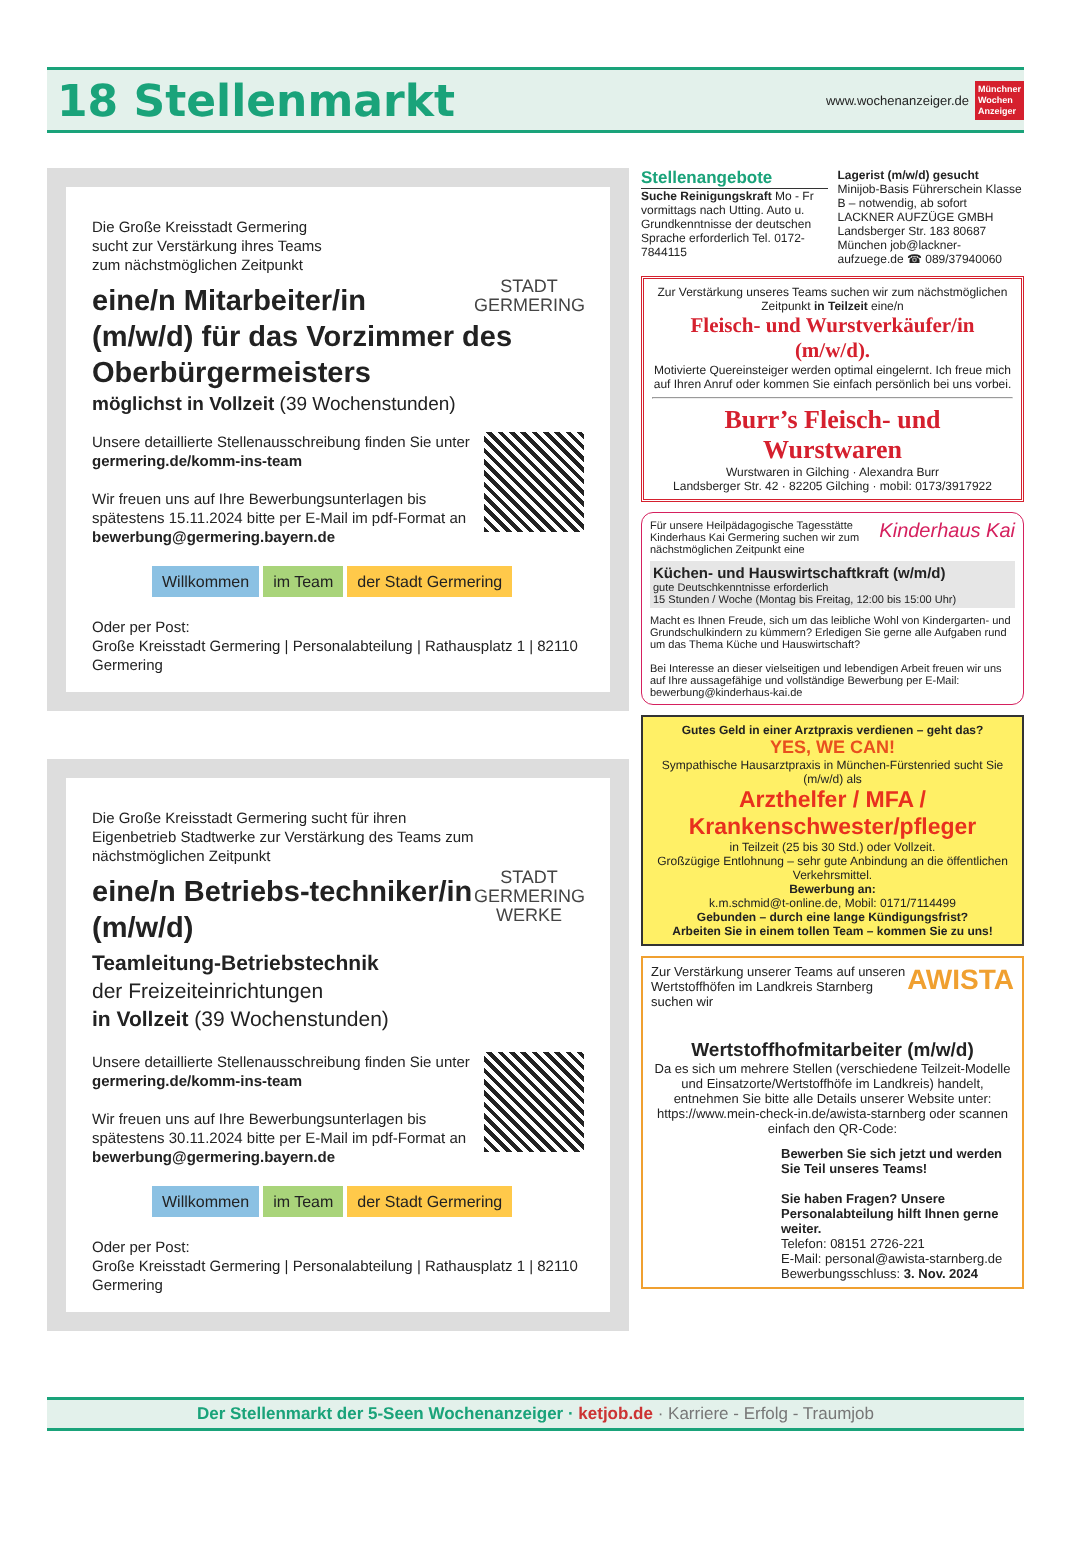18 Stellenmarkt
www.wochenanzeiger.de
Münchner
Wochen
Anzeiger
STADT GERMERING
Die Große Kreisstadt Germering
sucht zur Verstärkung ihres Teams
zum nächstmöglichen Zeitpunkt
eine/n Mitarbeiter/in (m/w/d) für das Vorzimmer des Oberbürgermeisters
möglichst in Vollzeit (39 Wochenstunden)
Unsere detaillierte Stellenausschreibung finden Sie unter germering.de/komm-ins-team
Wir freuen uns auf Ihre Bewerbungsunterlagen bis spätestens 15.11.2024 bitte per E-Mail im pdf-Format an bewerbung@germering.bayern.de
Willkommen im Team der Stadt Germering
Oder per Post:
Große Kreisstadt Germering | Personalabteilung | Rathausplatz 1 | 82110 Germering
STADT GERMERING WERKE
Die Große Kreisstadt Germering sucht für ihren Eigenbetrieb Stadtwerke zur Verstärkung des Teams zum nächstmöglichen Zeitpunkt
eine/n Betriebs-techniker/in (m/w/d)
Teamleitung-Betriebstechnik
der Freizeiteinrichtungen
in Vollzeit (39 Wochenstunden)
Unsere detaillierte Stellenausschreibung finden Sie unter germering.de/komm-ins-team
Wir freuen uns auf Ihre Bewerbungsunterlagen bis spätestens 30.11.2024 bitte per E-Mail im pdf-Format an bewerbung@germering.bayern.de
Willkommen im Team der Stadt Germering
Oder per Post:
Große Kreisstadt Germering | Personalabteilung | Rathausplatz 1 | 82110 Germering
Stellenangebote
Suche Reinigungskraft Mo - Fr vormittags nach Utting. Auto u. Grundkenntnisse der deutschen Sprache erforderlich Tel. 0172-7844115
Lagerist (m/w/d) gesucht Minijob-Basis Führerschein Klasse B – notwendig, ab sofort LACKNER AUFZÜGE GMBH Landsberger Str. 183 80687 München job@lackner-aufzuege.de ☎ 089/37940060
Zur Verstärkung unseres Teams suchen wir zum nächstmöglichen Zeitpunkt in Teilzeit eine/n
Fleisch- und Wurstverkäufer/in (m/w/d).
Motivierte Quereinsteiger werden optimal eingelernt. Ich freue mich auf Ihren Anruf oder kommen Sie einfach persönlich bei uns vorbei.
Burr’s Fleisch- und Wurstwaren
Wurstwaren in Gilching · Alexandra Burr
Landsberger Str. 42 · 82205 Gilching · mobil: 0173/3917922
Kinderhaus Kai Für unsere Heilpädagogische Tagesstätte Kinderhaus Kai Germering suchen wir zum nächstmöglichen Zeitpunkt eine
Küchen- und Hauswirtschaftkraft (w/m/d)
gute Deutschkenntnisse erforderlich
15 Stunden / Woche (Montag bis Freitag, 12:00 bis 15:00 Uhr)
Macht es Ihnen Freude, sich um das leibliche Wohl von Kindergarten- und Grundschulkindern zu kümmern? Erledigen Sie gerne alle Aufgaben rund um das Thema Küche und Hauswirtschaft?
Bei Interesse an dieser vielseitigen und lebendigen Arbeit freuen wir uns auf Ihre aussagefähige und vollständige Bewerbung per E-Mail: bewerbung@kinderhaus-kai.de
Gutes Geld in einer Arztpraxis verdienen – geht das?
YES, WE CAN!
Sympathische Hausarztpraxis in München-Fürstenried sucht Sie (m/w/d) als
Arzthelfer / MFA / Krankenschwester/pfleger
in Teilzeit (25 bis 30 Std.) oder Vollzeit.
Großzügige Entlohnung – sehr gute Anbindung an die öffentlichen Verkehrsmittel.
Bewerbung an:
k.m.schmid@t-online.de, Mobil: 0171/7114499
Gebunden – durch eine lange Kündigungsfrist?
Arbeiten Sie in einem tollen Team – kommen Sie zu uns!
AWISTA Zur Verstärkung unserer Teams auf unseren Wertstoffhöfen im Landkreis Starnberg suchen wir
Wertstoffhofmitarbeiter (m/w/d)
Da es sich um mehrere Stellen (verschiedene Teilzeit-Modelle und Einsatzorte/Wertstoffhöfe im Landkreis) handelt, entnehmen Sie bitte alle Details unserer Website unter: https://www.mein-check-in.de/awista-starnberg oder scannen einfach den QR-Code:
Bewerben Sie sich jetzt und werden Sie Teil unseres Teams!
Sie haben Fragen? Unsere Personalabteilung hilft Ihnen gerne weiter.
Telefon: 08151 2726-221
E-Mail: personal@awista-starnberg.de
Bewerbungsschluss: 3. Nov. 2024
Der Stellenmarkt der 5-Seen Wochenanzeiger · ketjob.de · Karriere - Erfolg - Traumjob